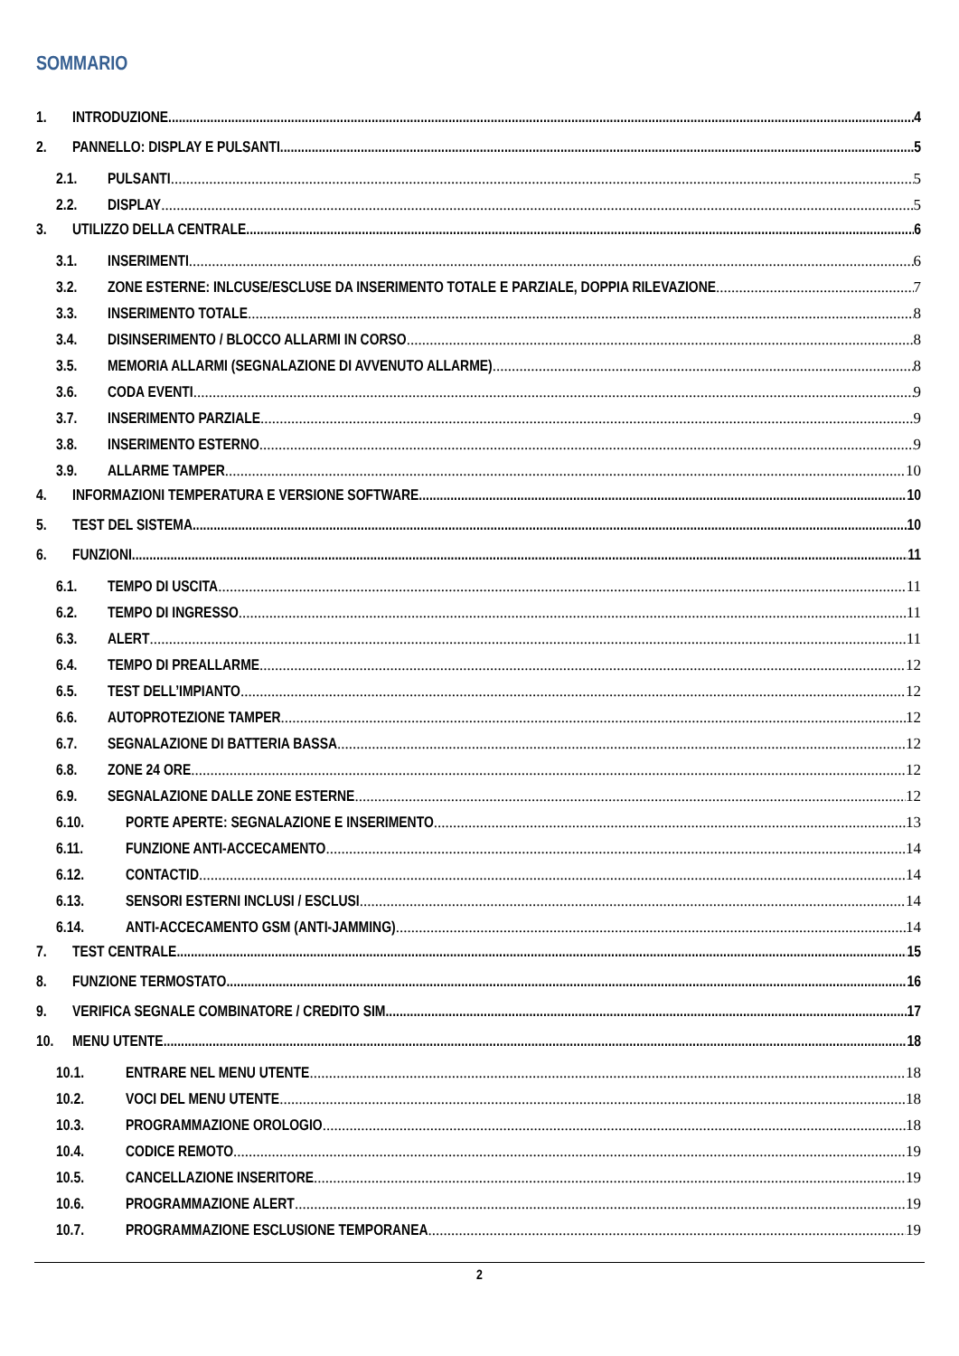SOMMARIO
1. INTRODUZIONE 4
2. PANNELLO: DISPLAY E PULSANTI 5
2.1. PULSANTI 5
2.2. DISPLAY 5
3. UTILIZZO DELLA CENTRALE 6
3.1. INSERIMENTI 6
3.2. ZONE ESTERNE: INLCUSE/ESCLUSE DA INSERIMENTO TOTALE E PARZIALE, DOPPIA RILEVAZIONE 7
3.3. INSERIMENTO TOTALE 8
3.4. DISINSERIMENTO / BLOCCO ALLARMI IN CORSO 8
3.5. MEMORIA ALLARMI (SEGNALAZIONE DI AVVENUTO ALLARME) 8
3.6. CODA EVENTI 9
3.7. INSERIMENTO PARZIALE 9
3.8. INSERIMENTO ESTERNO 9
3.9. ALLARME TAMPER 10
4. INFORMAZIONI TEMPERATURA E VERSIONE SOFTWARE 10
5. TEST DEL SISTEMA 10
6. FUNZIONI 11
6.1. TEMPO DI USCITA 11
6.2. TEMPO DI INGRESSO 11
6.3. ALERT 11
6.4. TEMPO DI PREALLARME 12
6.5. TEST DELL’IMPIANTO 12
6.6. AUTOPROTEZIONE TAMPER 12
6.7. SEGNALAZIONE DI BATTERIA BASSA 12
6.8. ZONE 24 ORE 12
6.9. SEGNALAZIONE DALLE ZONE ESTERNE 12
6.10. PORTE APERTE: SEGNALAZIONE E INSERIMENTO 13
6.11. FUNZIONE ANTI-ACCECAMENTO 14
6.12. CONTACTID 14
6.13. SENSORI ESTERNI INCLUSI / ESCLUSI 14
6.14. ANTI-ACCECAMENTO GSM (ANTI-JAMMING) 14
7. TEST CENTRALE 15
8. FUNZIONE TERMOSTATO 16
9. VERIFICA SEGNALE COMBINATORE / CREDITO SIM 17
10. MENU UTENTE 18
10.1. ENTRARE NEL MENU UTENTE 18
10.2. VOCI DEL MENU UTENTE 18
10.3. PROGRAMMAZIONE OROLOGIO 18
10.4. CODICE REMOTO 19
10.5. CANCELLAZIONE INSERITORE 19
10.6. PROGRAMMAZIONE ALERT 19
10.7. PROGRAMMAZIONE ESCLUSIONE TEMPORANEA 19
2